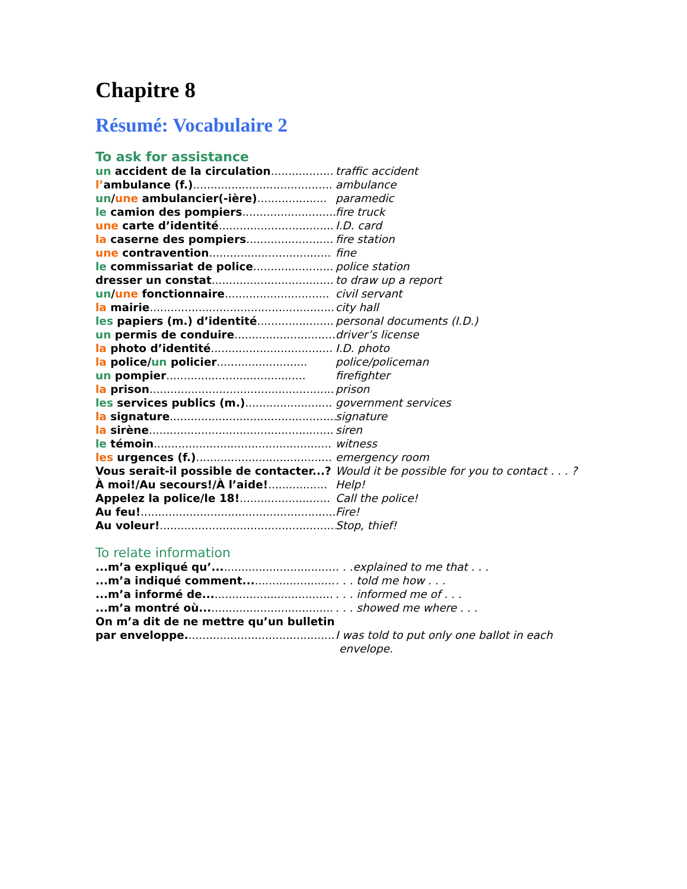Chapitre 8
Résumé: Vocabulaire 2
To ask for assistance
un accident de la circulation..................
traffic accident
l’ambulance (f.)........................................
ambulance
un/une ambulancier(-ière)....................
paramedic
le camion des pompiers...........................
fire truck
une carte d’identité.................................
I.D. card
la caserne des pompiers.........................
fire station
une contravention...................................
fine
le commissariat de police.......................
police station
dresser un constat...................................
to draw up a report
un/une fonctionnaire..............................
civil servant
la mairie......................................................
city hall
les papiers (m.) d’identité......................
personal documents (I.D.)
un permis de conduire.............................
driver’s license
la photo d’identité...................................
I.D. photo
la police/un policier..........................
police/policeman
un pompier........................................
firefighter
la prison.....................................................
prison
les services publics (m.).........................
government services
la signature................................................
signature
la sirène.....................................................
siren
le témoin...................................................
witness
les urgences (f.).......................................
emergency room
Vous serait-il possible de contacter...?
Would it be possible for you to contact . . . ?
À moi!/Au secours!/À l’aide!.................
Help!
Appelez la police/le 18!..........................
Call the police!
Au feu!.........................................................
Fire!
Au voleur!...................................................
Stop, thief!
To relate information
...m’a expliqué qu’...................................
. . .explained to me that . . .
...m’a indiqué comment..........................
. . . told me how . . .
...m’a informé de.....................................
. . . informed me of . . .
...m’a montré où......................................
. . . showed me where . . .
On m’a dit de ne mettre qu’un bulletin
par enveloppe............................................
I was told to put only one ballot in each
envelope.